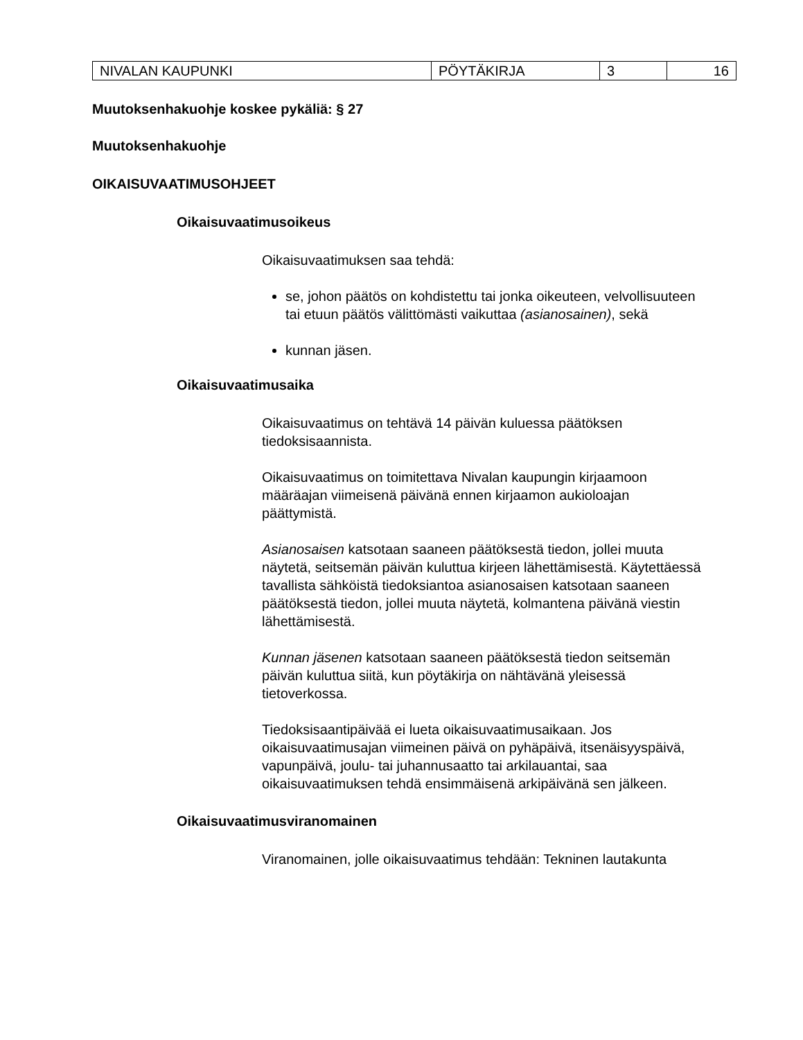| NIVALAN KAUPUNKI | PÖYTÄKIRJA | 3 | 16 |
Muutoksenhakuohje koskee pykäliä: § 27
Muutoksenhakuohje
OIKAISUVAATIMUSOHJEET
Oikaisuvaatimusoikeus
Oikaisuvaatimuksen saa tehdä:
se, johon päätös on kohdistettu tai jonka oikeuteen, velvollisuuteen tai etuun päätös välittömästi vaikuttaa (asianosainen), sekä
kunnan jäsen.
Oikaisuvaatimusaika
Oikaisuvaatimus on tehtävä 14 päivän kuluessa päätöksen tiedoksisaannista.
Oikaisuvaatimus on toimitettava Nivalan kaupungin kirjaamoon määräajan viimeisenä päivänä ennen kirjaamon aukioloajan päättymistä.
Asianosaisen katsotaan saaneen päätöksestä tiedon, jollei muuta näytetä, seitsemän päivän kuluttua kirjeen lähettämisestä. Käytettäessä tavallista sähköistä tiedoksiantoa asianosaisen katsotaan saaneen päätöksestä tiedon, jollei muuta näytetä, kolmantena päivänä viestin lähettämisestä.
Kunnan jäsenen katsotaan saaneen päätöksestä tiedon seitsemän päivän kuluttua siitä, kun pöytäkirja on nähtävänä yleisessä tietoverkossa.
Tiedoksisaantipäivää ei lueta oikaisuvaatimusaikaan. Jos oikaisuvaatimusajan viimeinen päivä on pyhäpäivä, itsenäisyyspäivä, vapunpäivä, joulu- tai juhannusaatto tai arkilauantai, saa oikaisuvaatimuksen tehdä ensimmäisenä arkipäivänä sen jälkeen.
Oikaisuvaatimusviranomainen
Viranomainen, jolle oikaisuvaatimus tehdään: Tekninen lautakunta